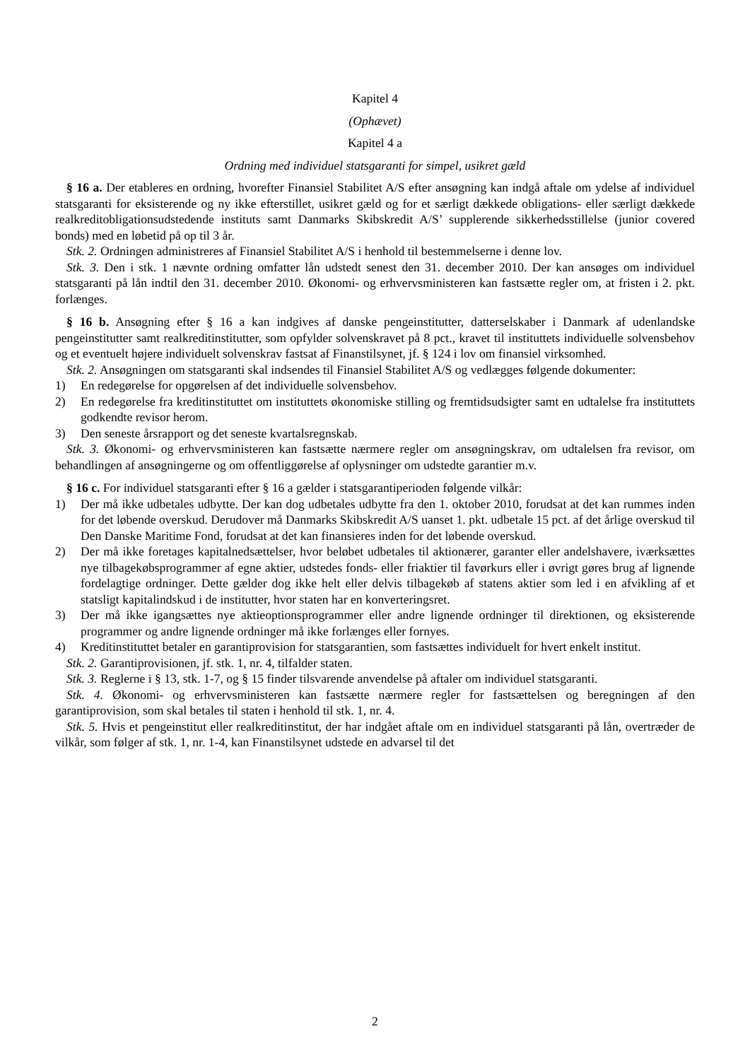Kapitel 4
(Ophævet)
Kapitel 4 a
Ordning med individuel statsgaranti for simpel, usikret gæld
§ 16 a. Der etableres en ordning, hvorefter Finansiel Stabilitet A/S efter ansøgning kan indgå aftale om ydelse af individuel statsgaranti for eksisterende og ny ikke efterstillet, usikret gæld og for et særligt dækkede obligations- eller særligt dækkede realkreditobligationsudstedende instituts samt Danmarks Skibskredit A/S’ supplerende sikkerhedsstillelse (junior covered bonds) med en løbetid på op til 3 år.
Stk. 2. Ordningen administreres af Finansiel Stabilitet A/S i henhold til bestemmelserne i denne lov.
Stk. 3. Den i stk. 1 nævnte ordning omfatter lån udstedt senest den 31. december 2010. Der kan ansøges om individuel statsgaranti på lån indtil den 31. december 2010. Økonomi- og erhvervsministeren kan fastsætte regler om, at fristen i 2. pkt. forlænges.
§ 16 b. Ansøgning efter § 16 a kan indgives af danske pengeinstitutter, datterselskaber i Danmark af udenlandske pengeinstitutter samt realkreditinstitutter, som opfylder solvenskravet på 8 pct., kravet til instituttets individuelle solvensbehov og et eventuelt højere individuelt solvenskrav fastsat af Finanstilsynet, jf. § 124 i lov om finansiel virksomhed.
Stk. 2. Ansøgningen om statsgaranti skal indsendes til Finansiel Stabilitet A/S og vedlægges følgende dokumenter:
1) En redegørelse for opgørelsen af det individuelle solvensbehov.
2) En redegørelse fra kreditinstituttet om instituttets økonomiske stilling og fremtidsudsigter samt en udtalelse fra instituttets godkendte revisor herom.
3) Den seneste årsrapport og det seneste kvartalsregnskab.
Stk. 3. Økonomi- og erhvervsministeren kan fastsætte nærmere regler om ansøgningskrav, om udtalelsen fra revisor, om behandlingen af ansøgningerne og om offentliggørelse af oplysninger om udstedte garantier m.v.
§ 16 c. For individuel statsgaranti efter § 16 a gælder i statsgarantiperioden følgende vilkår:
1) Der må ikke udbetales udbytte. Der kan dog udbetales udbytte fra den 1. oktober 2010, forudsat at det kan rummes inden for det løbende overskud. Derudover må Danmarks Skibskredit A/S uanset 1. pkt. udbetale 15 pct. af det årlige overskud til Den Danske Maritime Fond, forudsat at det kan finansieres inden for det løbende overskud.
2) Der må ikke foretages kapitalnedsættelser, hvor beløbet udbetales til aktionærer, garanter eller andelshavere, iværksættes nye tilbagekøbsprogrammer af egne aktier, udstedes fonds- eller friaktier til favørkurs eller i øvrigt gøres brug af lignende fordelagtige ordninger. Dette gælder dog ikke helt eller delvis tilbagekøb af statens aktier som led i en afvikling af et statsligt kapitalindskud i de institutter, hvor staten har en konverteringsret.
3) Der må ikke igangsættes nye aktieoptionsprogrammer eller andre lignende ordninger til direktionen, og eksisterende programmer og andre lignende ordninger må ikke forlænges eller fornyes.
4) Kreditinstituttet betaler en garantiprovision for statsgarantien, som fastsættes individuelt for hvert enkelt institut.
Stk. 2. Garantiprovisionen, jf. stk. 1, nr. 4, tilfalder staten.
Stk. 3. Reglerne i § 13, stk. 1-7, og § 15 finder tilsvarende anvendelse på aftaler om individuel statsgaranti.
Stk. 4. Økonomi- og erhvervsministeren kan fastsætte nærmere regler for fastsættelsen og beregningen af den garantiprovision, som skal betales til staten i henhold til stk. 1, nr. 4.
Stk. 5. Hvis et pengeinstitut eller realkreditinstitut, der har indgået aftale om en individuel statsgaranti på lån, overtræder de vilkår, som følger af stk. 1, nr. 1-4, kan Finanstilsynet udstede en advarsel til det
2